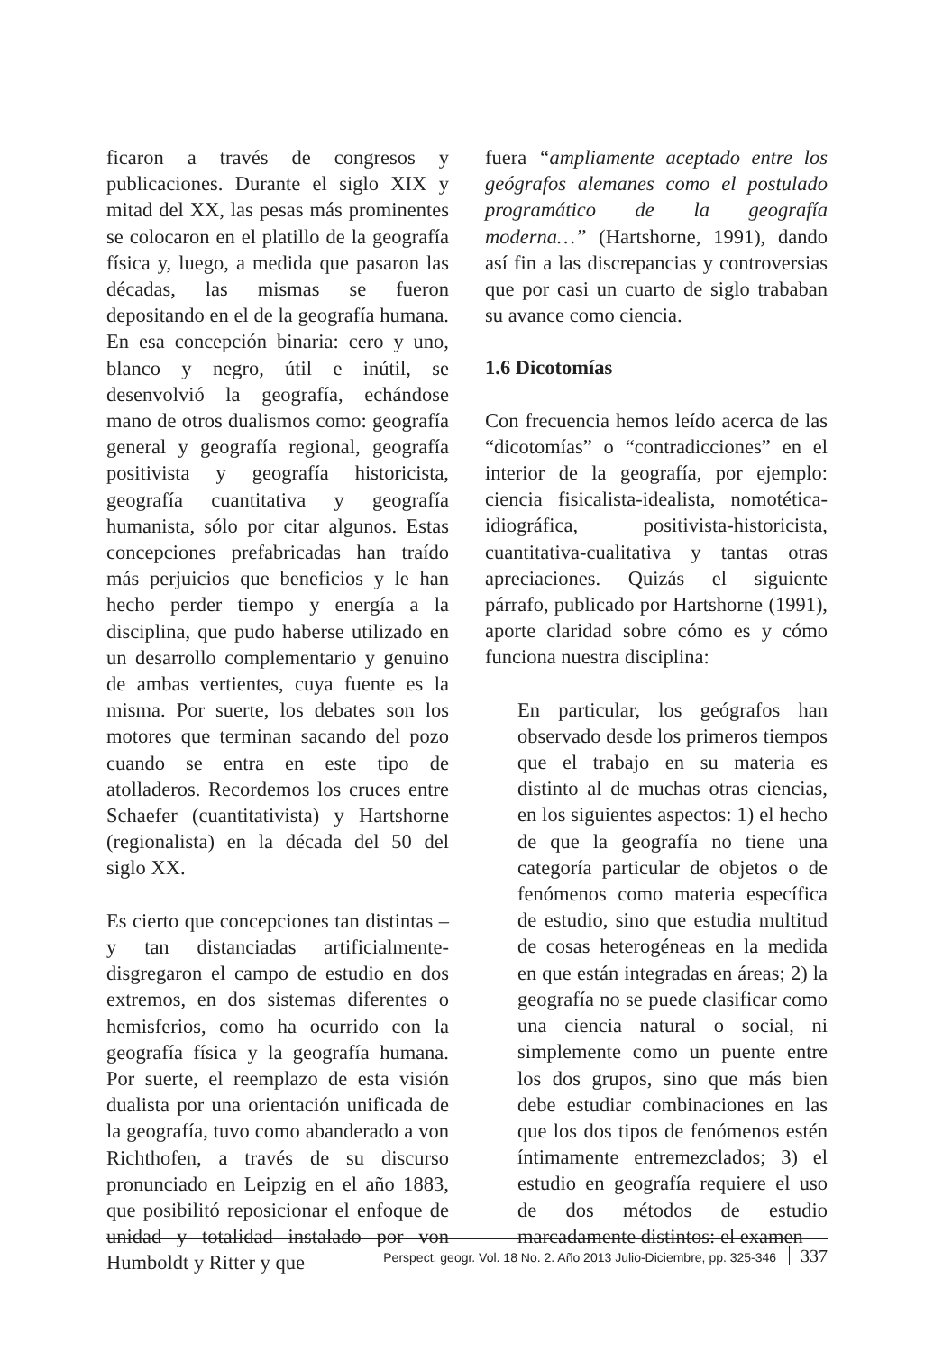ficaron a través de congresos y publicaciones. Durante el siglo XIX y mitad del XX, las pesas más prominentes se colocaron en el platillo de la geografía física y, luego, a medida que pasaron las décadas, las mismas se fueron depositando en el de la geografía humana. En esa concepción binaria: cero y uno, blanco y negro, útil e inútil, se desenvolvió la geografía, echándose mano de otros dualismos como: geografía general y geografía regional, geografía positivista y geografía historicista, geografía cuantitativa y geografía humanista, sólo por citar algunos. Estas concepciones prefabricadas han traído más perjuicios que beneficios y le han hecho perder tiempo y energía a la disciplina, que pudo haberse utilizado en un desarrollo complementario y genuino de ambas vertientes, cuya fuente es la misma. Por suerte, los debates son los motores que terminan sacando del pozo cuando se entra en este tipo de atolladeros. Recordemos los cruces entre Schaefer (cuantitativista) y Hartshorne (regionalista) en la década del 50 del siglo XX.
Es cierto que concepciones tan distintas –y tan distanciadas artificialmente- disgregaron el campo de estudio en dos extremos, en dos sistemas diferentes o hemisferios, como ha ocurrido con la geografía física y la geografía humana. Por suerte, el reemplazo de esta visión dualista por una orientación unificada de la geografía, tuvo como abanderado a von Richthofen, a través de su discurso pronunciado en Leipzig en el año 1883, que posibilitó reposicionar el enfoque de unidad y totalidad instalado por von Humboldt y Ritter y que
fuera “ampliamente aceptado entre los geógrafos alemanes como el postulado programático de la geografía moderna…” (Hartshorne, 1991), dando así fin a las discrepancias y controversias que por casi un cuarto de siglo trababan su avance como ciencia.
1.6 Dicotomías
Con frecuencia hemos leído acerca de las “dicotomías” o “contradicciones” en el interior de la geografía, por ejemplo: ciencia fisicalista-idealista, nomotética-idiográfica, positivista-historicista, cuantitativa-cualitativa y tantas otras apreciaciones. Quizás el siguiente párrafo, publicado por Hartshorne (1991), aporte claridad sobre cómo es y cómo funciona nuestra disciplina:
En particular, los geógrafos han observado desde los primeros tiempos que el trabajo en su materia es distinto al de muchas otras ciencias, en los siguientes aspectos: 1) el hecho de que la geografía no tiene una categoría particular de objetos o de fenómenos como materia específica de estudio, sino que estudia multitud de cosas heterogéneas en la medida en que están integradas en áreas; 2) la geografía no se puede clasificar como una ciencia natural o social, ni simplemente como un puente entre los dos grupos, sino que más bien debe estudiar combinaciones en las que los dos tipos de fenómenos estén íntimamente entremezclados; 3) el estudio en geografía requiere el uso de dos métodos de estudio marcadamente distintos: el examen
Perspect. geogr. Vol. 18 No. 2. Año 2013 Julio-Diciembre, pp. 325-346 337